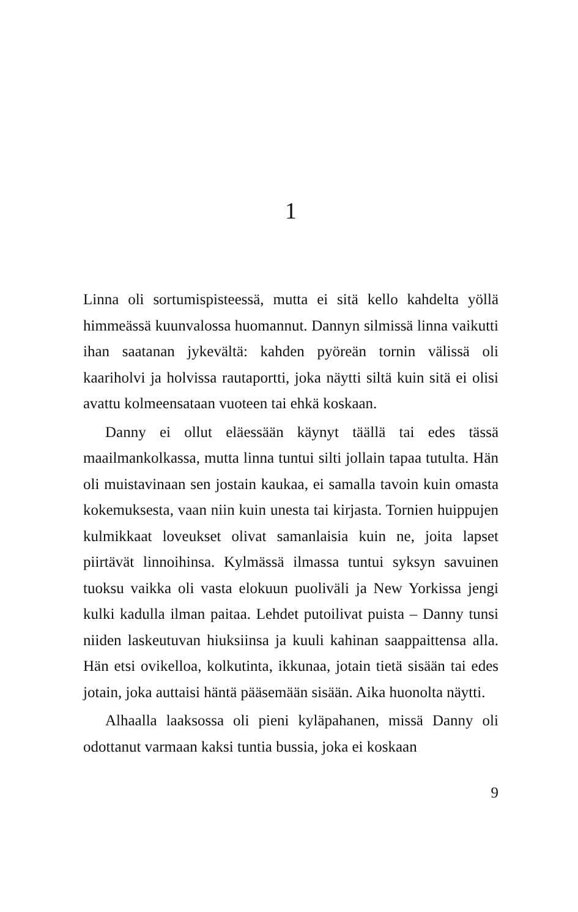1
Linna oli sortumispisteessä, mutta ei sitä kello kahdelta yöllä himmeässä kuunvalossa huomannut. Dannyn silmissä linna vaikutti ihan saatanan jykevältä: kahden pyöreän tornin välissä oli kaariholvi ja holvissa rautaportti, joka näytti siltä kuin sitä ei olisi avattu kolmeensataan vuoteen tai ehkä koskaan.
Danny ei ollut eläessään käynyt täällä tai edes tässä maailmankolkassa, mutta linna tuntui silti jollain tapaa tutulta. Hän oli muistavinaan sen jostain kaukaa, ei samalla tavoin kuin omasta kokemuksesta, vaan niin kuin unesta tai kirjasta. Tornien huippujen kulmikkaat loveukset olivat samanlaisia kuin ne, joita lapset piirtävät linnoihinsa. Kylmässä ilmassa tuntui syksyn savuinen tuoksu vaikka oli vasta elokuun puoliväli ja New Yorkissa jengi kulki kadulla ilman paitaa. Lehdet putoilivat puista – Danny tunsi niiden laskeutuvan hiuksiinsa ja kuuli kahinan saappaittensa alla. Hän etsi ovikelloa, kolkutinta, ikkunaa, jotain tietä sisään tai edes jotain, joka auttaisi häntä pääsemään sisään. Aika huonolta näytti.
Alhaalla laaksossa oli pieni kyläpahanen, missä Danny oli odottanut varmaan kaksi tuntia bussia, joka ei koskaan
9